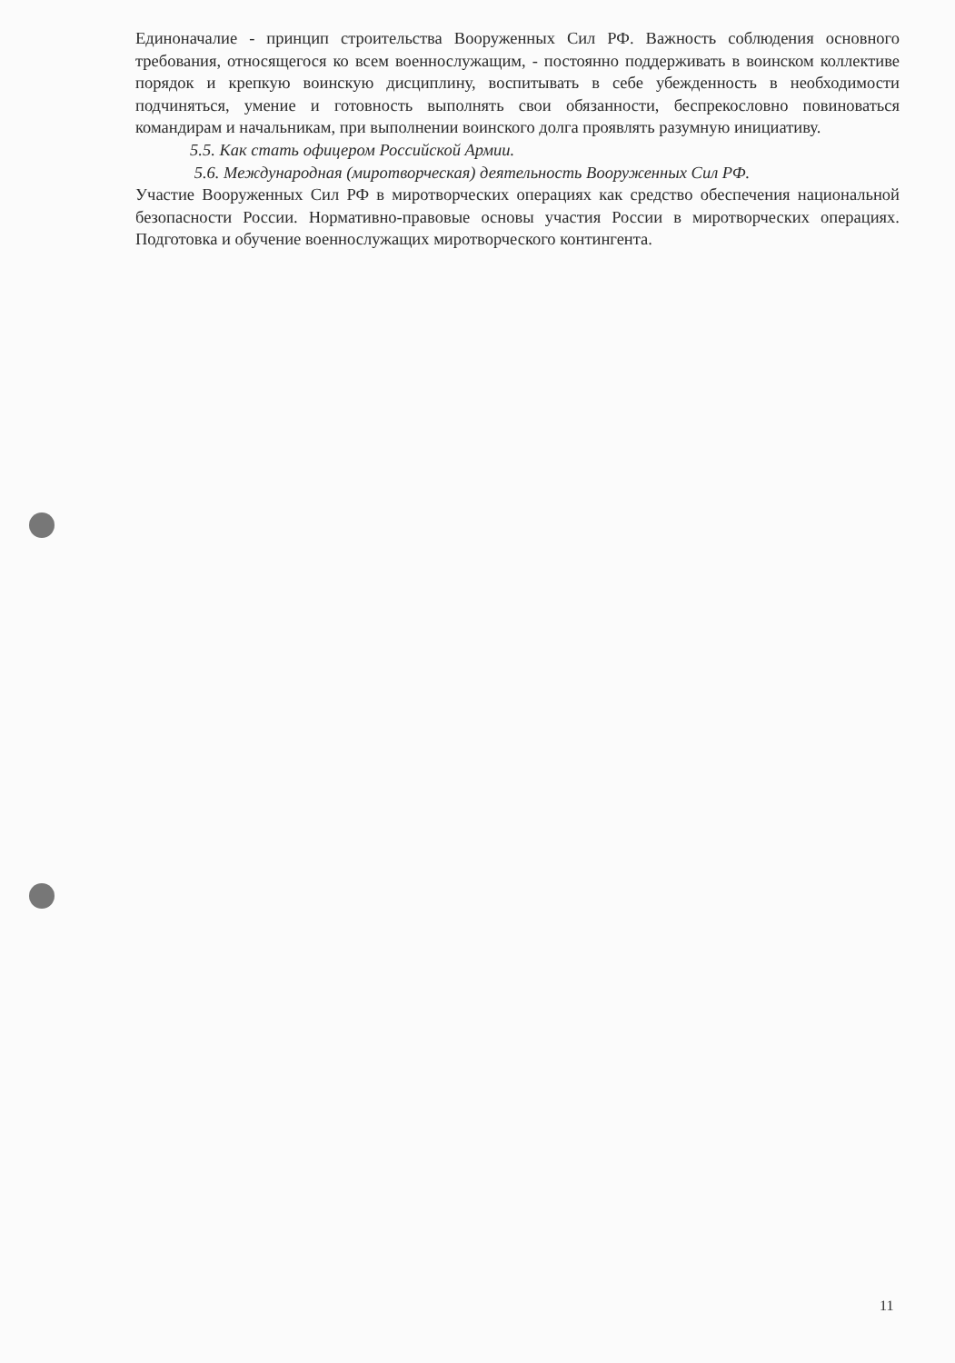Единоначалие - принцип строительства Вооруженных Сил РФ. Важность соблюдения основного требования, относящегося ко всем военнослужащим, - постоянно поддерживать в воинском коллективе порядок и крепкую воинскую дисциплину, воспитывать в себе убежденность в необходимости подчиняться, умение и готовность выполнять свои обязанности, беспрекословно повиноваться командирам и начальникам, при выполнении воинского долга проявлять разумную инициативу.
5.5. Как стать офицером Российской Армии.
5.6. Международная (миротворческая) деятельность Вооруженных Сил РФ.
Участие Вооруженных Сил РФ в миротворческих операциях как средство обеспечения национальной безопасности России. Нормативно-правовые основы участия России в миротворческих операциях. Подготовка и обучение военнослужащих миротворческого контингента.
11